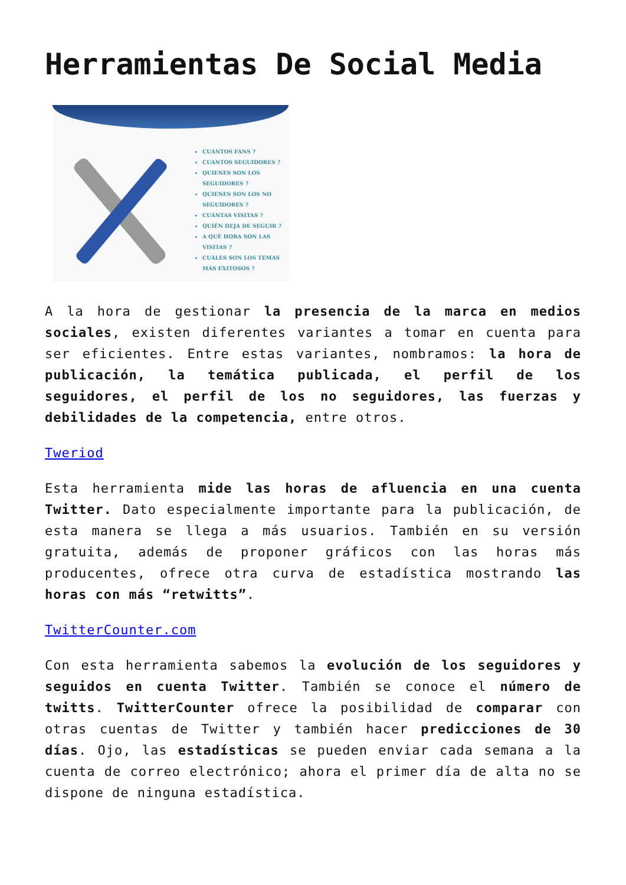Herramientas De Social Media
CUÁNTOS FANS ?
CUANTOS SEGUIDORES ?
QUIENES SON LOS SEGUIDORES ?
QUIENES SON LOS NO SEGUIDORES ?
CUÁNTAS VISITAS ?
QUIÉN DEJA DE SEGUIR ?
A QUÉ HORA SON LAS VISITAS ?
CUÁLES SON LOS TEMAS MÁS EXITOSOS ?
A la hora de gestionar la presencia de la marca en medios sociales, existen diferentes variantes a tomar en cuenta para ser eficientes. Entre estas variantes, nombramos: la hora de publicación, la temática publicada, el perfil de los seguidores, el perfil de los no seguidores, las fuerzas y debilidades de la competencia, entre otros.
Tweriod
Esta herramienta mide las horas de afluencia en una cuenta Twitter. Dato especialmente importante para la publicación, de esta manera se llega a más usuarios. También en su versión gratuita, además de proponer gráficos con las horas más producentes, ofrece otra curva de estadística mostrando las horas con más “retwitts”.
TwitterCounter.com
Con esta herramienta sabemos la evolución de los seguidores y seguidos en cuenta Twitter. También se conoce el número de twitts. TwitterCounter ofrece la posibilidad de comparar con otras cuentas de Twitter y también hacer predicciones de 30 días. Ojo, las estadísticas se pueden enviar cada semana a la cuenta de correo electrónico; ahora el primer día de alta no se dispone de ninguna estadística.